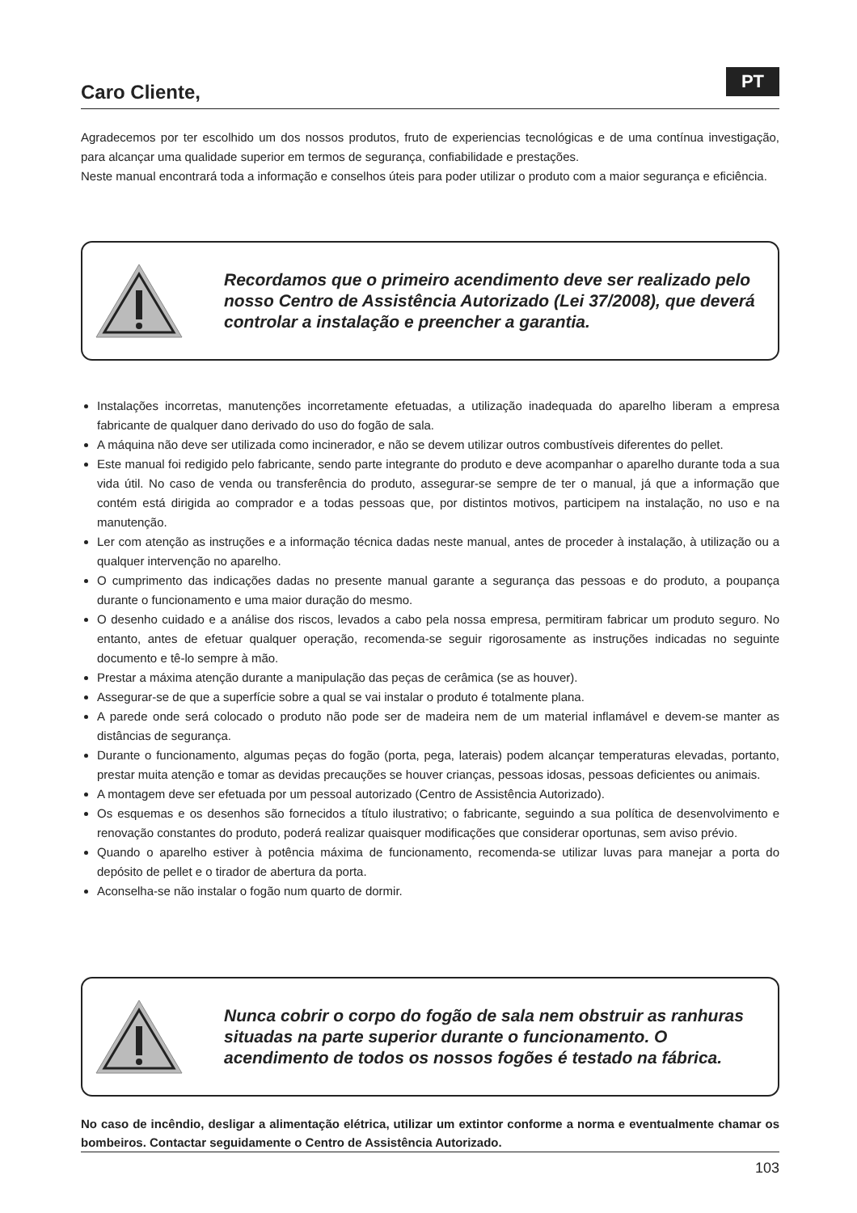PT
Caro Cliente,
Agradecemos por ter escolhido um dos nossos produtos, fruto de experiencias tecnológicas e de uma contínua investigação, para alcançar uma qualidade superior em termos de segurança, confiabilidade e prestações.
Neste manual encontrará toda a informação e conselhos úteis para poder utilizar o produto com a maior segurança e eficiência.
Recordamos que o primeiro acendimento deve ser realizado pelo nosso Centro de Assistência Autorizado (Lei 37/2008), que deverá controlar a instalação e preencher a garantia.
Instalações incorretas, manutenções incorretamente efetuadas, a utilização inadequada do aparelho liberam a empresa fabricante de qualquer dano derivado do uso do fogão de sala.
A máquina não deve ser utilizada como incinerador, e não se devem utilizar outros combustíveis diferentes do pellet.
Este manual foi redigido pelo fabricante, sendo parte integrante do produto e deve acompanhar o aparelho durante toda a sua vida útil. No caso de venda ou transferência do produto, assegurar-se sempre de ter o manual, já que a informação que contém está dirigida ao comprador e a todas pessoas que, por distintos motivos, participem na instalação, no uso e na manutenção.
Ler com atenção as instruções e a informação técnica dadas neste manual, antes de proceder à instalação, à utilização ou a qualquer intervenção no aparelho.
O cumprimento das indicações dadas no presente manual garante a segurança das pessoas e do produto, a poupança durante o funcionamento e uma maior duração do mesmo.
O desenho cuidado e a análise dos riscos, levados a cabo pela nossa empresa, permitiram fabricar um produto seguro. No entanto, antes de efetuar qualquer operação, recomenda-se seguir rigorosamente as instruções indicadas no seguinte documento e tê-lo sempre à mão.
Prestar a máxima atenção durante a manipulação das peças de cerâmica (se as houver).
Assegurar-se de que a superfície sobre a qual se vai instalar o produto é totalmente plana.
A parede onde será colocado o produto não pode ser de madeira nem de um material inflamável e devem-se manter as distâncias de segurança.
Durante o funcionamento, algumas peças do fogão (porta, pega, laterais) podem alcançar temperaturas elevadas, portanto, prestar muita atenção e tomar as devidas precauções se houver crianças, pessoas idosas, pessoas deficientes ou animais.
A montagem deve ser efetuada por um pessoal autorizado (Centro de Assistência Autorizado).
Os esquemas e os desenhos são fornecidos a título ilustrativo; o fabricante, seguindo a sua política de desenvolvimento e renovação constantes do produto, poderá realizar quaisquer modificações que considerar oportunas, sem aviso prévio.
Quando o aparelho estiver à potência máxima de funcionamento, recomenda-se utilizar luvas para manejar a porta do depósito de pellet e o tirador de abertura da porta.
Aconselha-se não instalar o fogão num quarto de dormir.
Nunca cobrir o corpo do fogão de sala nem obstruir as ranhuras situadas na parte superior durante o funcionamento. O acendimento de todos os nossos fogões é testado na fábrica.
No caso de incêndio, desligar a alimentação elétrica, utilizar um extintor conforme a norma e eventualmente chamar os bombeiros. Contactar seguidamente o Centro de Assistência Autorizado.
103